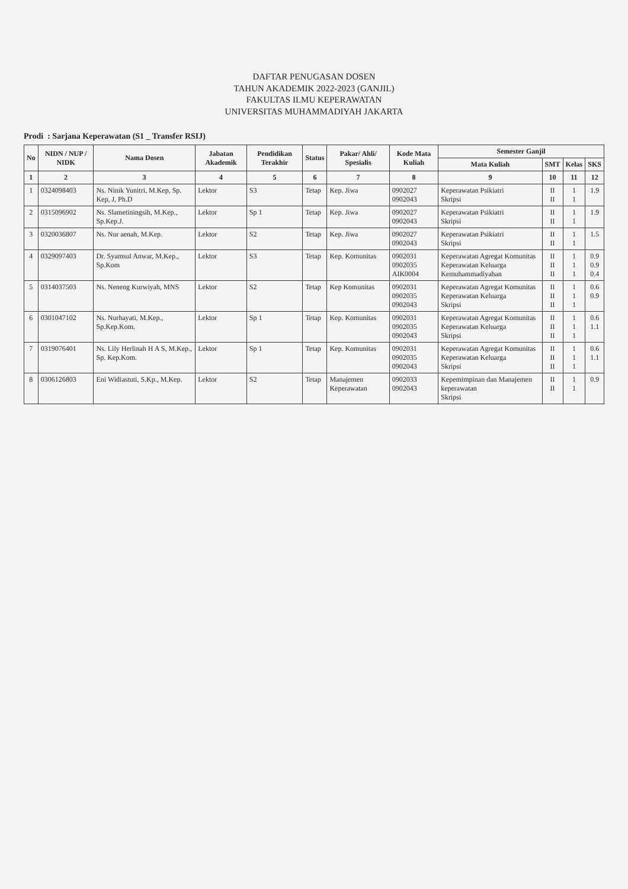DAFTAR PENUGASAN DOSEN
TAHUN AKADEMIK 2022-2023 (GANJIL)
FAKULTAS ILMU KEPERAWATAN
UNIVERSITAS MUHAMMADIYAH JAKARTA
Prodi : Sarjana Keperawatan (S1 _ Transfer RSIJ)
| No | NIDN / NUP / NIDK | Nama Dosen | Jabatan Akademik | Pendidikan Terakhir | Status | Pakar/ Ahli/ Spesialis | Kode Mata Kuliah | Semester Ganjil | | | |
| --- | --- | --- | --- | --- | --- | --- | --- | --- | --- | --- | --- |
| | | | | | | | | Mata Kuliah | SMT | Kelas | SKS |
| 1 | 2 | 3 | 4 | 5 | 6 | 7 | 8 | 9 | 10 | 11 | 12 |
| 1 | 0324098403 | Ns. Ninik Yunitri, M.Kep, Sp. Kep, J, Ph.D | Lektor | S3 | Tetap | Kep. Jiwa | 0902027 0902043 | Keperawatan Psikiatri Skripsi | II II | 1 1 | 1.9 |
| 2 | 0315096902 | Ns. Slametiningsih, M.Kep., Sp.Kep.J. | Lektor | Sp 1 | Tetap | Kep. Jiwa | 0902027 0902043 | Keperawatan Psikiatri Skripsi | II II | 1 1 | 1.9 |
| 3 | 0320036807 | Ns. Nur aenah, M.Kep. | Lektor | S2 | Tetap | Kep. Jiwa | 0902027 0902043 | Keperawatan Psikiatri Skripsi | II II | 1 1 | 1.5 |
| 4 | 0329097403 | Dr. Syamsul Anwar, M.Kep., Sp.Kom | Lektor | S3 | Tetap | Kep. Komunitas | 0902031 0902035 AIK0004 | Keperawatan Agregat Komunitas Keperawatan Keluarga Kemuhammadiyahan | II II II | 1 1 1 | 0.9 0.9 0.4 |
| 5 | 0314037503 | Ns. Neneng Kurwiyah, MNS | Lektor | S2 | Tetap | Kep Komunitas | 0902031 0902035 0902043 | Keperawatan Agregat Komunitas Keperawatan Keluarga Skripsi | II II II | 1 1 1 | 0.6 0.9 |
| 6 | 0301047102 | Ns. Nurhayati, M.Kep., Sp.Kep.Kom. | Lektor | Sp 1 | Tetap | Kep. Komunitas | 0902031 0902035 0902043 | Keperawatan Agregat Komunitas Keperawatan Keluarga Skripsi | II II II | 1 1 1 | 0.6 1.1 |
| 7 | 0319076401 | Ns. Lily Herlinah H A S, M.Kep., Sp. Kep.Kom. | Lektor | Sp 1 | Tetap | Kep. Komunitas | 0902031 0902035 0902043 | Keperawatan Agregat Komunitas Keperawatan Keluarga Skripsi | II II II | 1 1 1 | 0.6 1.1 |
| 8 | 0306126803 | Eni Widiastuti, S.Kp., M.Kep. | Lektor | S2 | Tetap | Manajemen Keperawatan | 0902033 0902043 | Kepemimpinan dan Manajemen keperawatan Skripsi | II II | 1 1 | 0.9 |